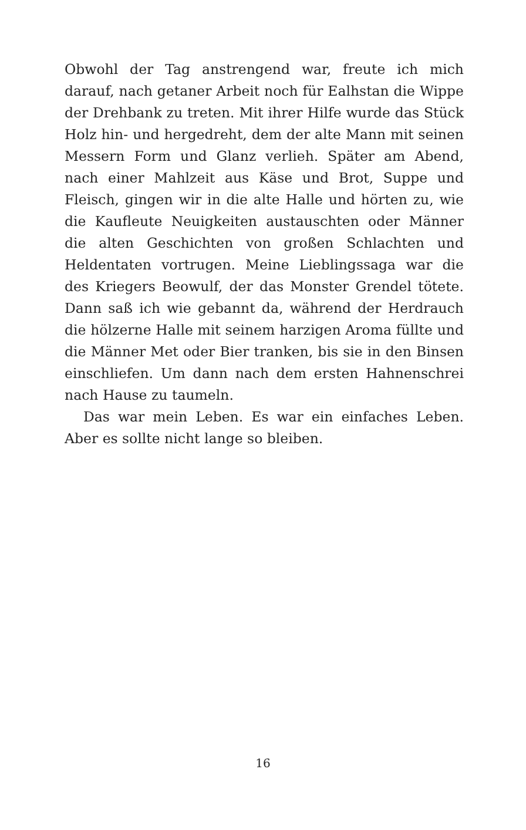Obwohl der Tag anstrengend war, freute ich mich darauf, nach getaner Arbeit noch für Ealhstan die Wippe der Drehbank zu treten. Mit ihrer Hilfe wurde das Stück Holz hin- und hergedreht, dem der alte Mann mit seinen Messern Form und Glanz verlieh. Später am Abend, nach einer Mahlzeit aus Käse und Brot, Suppe und Fleisch, gingen wir in die alte Halle und hörten zu, wie die Kaufleute Neuigkeiten austauschten oder Männer die alten Geschichten von großen Schlachten und Heldentaten vortrugen. Meine Lieblingssaga war die des Kriegers Beowulf, der das Monster Grendel tötete. Dann saß ich wie gebannt da, während der Herdrauch die hölzerne Halle mit seinem harzigen Aroma füllte und die Männer Met oder Bier tranken, bis sie in den Binsen einschliefen. Um dann nach dem ersten Hahnenschrei nach Hause zu taumeln.
Das war mein Leben. Es war ein einfaches Leben. Aber es sollte nicht lange so bleiben.
16